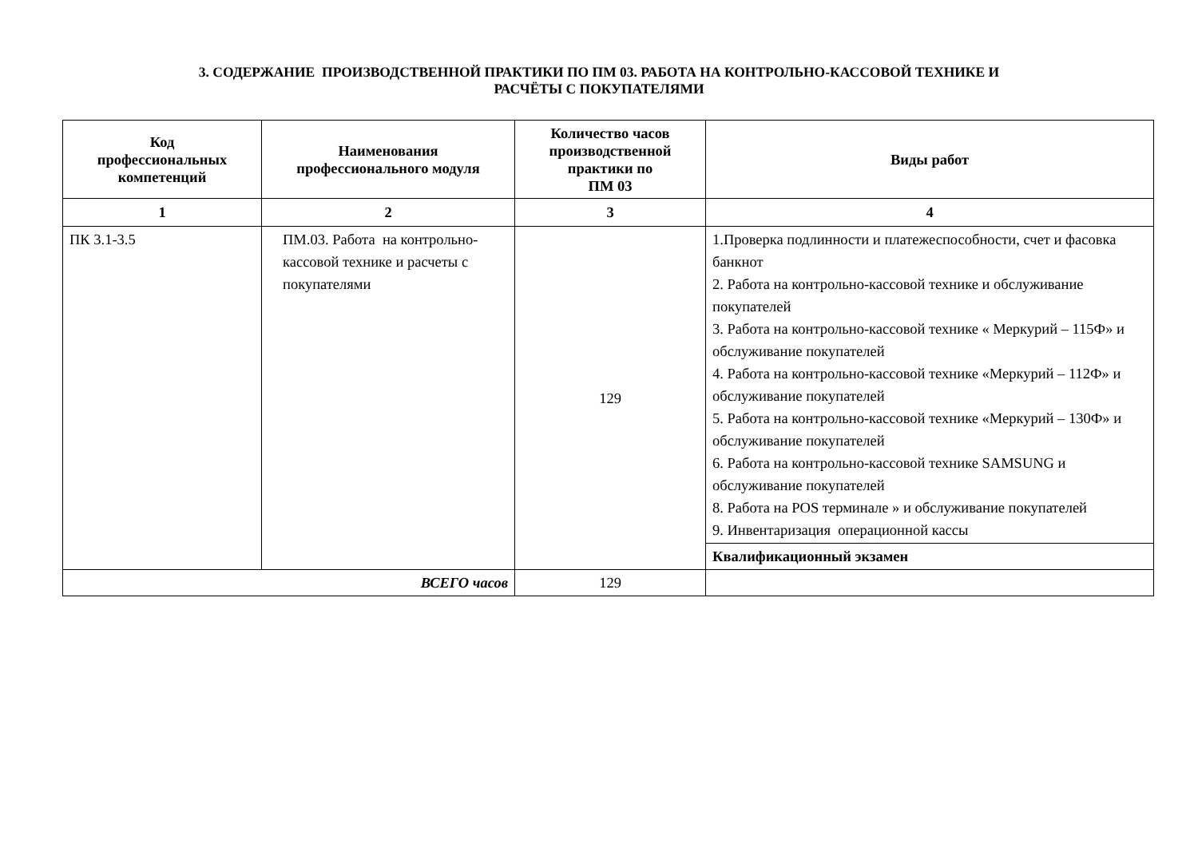3. СОДЕРЖАНИЕ ПРОИЗВОДСТВЕННОЙ ПРАКТИКИ ПО ПМ 03. РАБОТА НА КОНТРОЛЬНО-КАССОВОЙ ТЕХНИКЕ И
РАСЧЁТЫ С ПОКУПАТЕЛЯМИ
| Код профессиональных компетенций | Наименования профессионального модуля | Количество часов производственной практики по ПМ 03 | Виды работ |
| --- | --- | --- | --- |
| 1 | 2 | 3 | 4 |
| ПК 3.1-3.5 | ПМ.03. Работа на контрольно-кассовой технике и расчеты с покупателями | 129 | 1.Проверка подлинности и платежеспособности, счет и фасовка банкнот 2. Работа на контрольно-кассовой технике и обслуживание покупателей 3. Работа на контрольно-кассовой технике « Меркурий – 115Ф» и обслуживание покупателей 4. Работа на контрольно-кассовой технике «Меркурий – 112Ф» и обслуживание покупателей 5. Работа на контрольно-кассовой технике «Меркурий – 130Ф» и обслуживание покупателей 6. Работа на контрольно-кассовой технике SAMSUNG и обслуживание покупателей 8. Работа на POS терминале » и обслуживание покупателей 9. Инвентаризация операционной кассы |
| | | | Квалификационный экзамен |
| ВСЕГО часов | | 129 | |